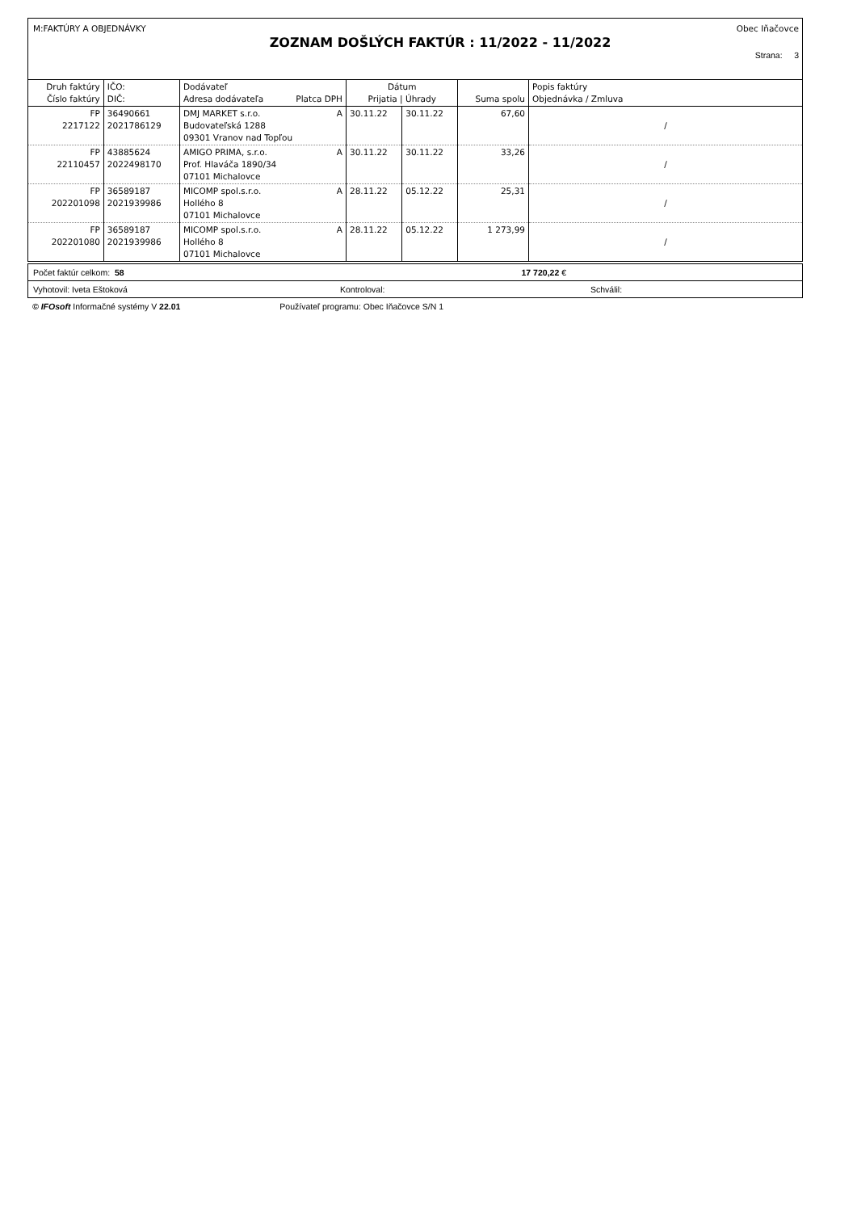M:FAKTÚRY A OBJEDNÁVKY Obec Iňačovce
ZOZNAM DOŠLÝCH FAKTÚR : 11/2022 - 11/2022
Strana: 3
| Druh faktúry Číslo faktúry | IČO: DIČ: | Dodávateľ Adresa dodávateľa Platca DPH | Dátum Prijatia / Úhrady | | Suma spolu | Popis faktúry Objednávka / Zmluva |
| --- | --- | --- | --- | --- | --- | --- |
| FP 2217122 | 36490661 2021786129 | DMJ MARKET s.r.o. A Budovateľská 1288 09301 Vranov nad Topľou | 30.11.22 | 30.11.22 | 67,60 | / |
| FP 22110457 | 43885624 2022498170 | AMIGO PRIMA, s.r.o. A Prof. Hlaváča 1890/34 07101 Michalovce | 30.11.22 | 30.11.22 | 33,26 | / |
| FP 202201098 | 36589187 2021939986 | MICOMP spol.s.r.o. A Hollého 8 07101 Michalovce | 28.11.22 | 05.12.22 | 25,31 | / |
| FP 202201080 | 36589187 2021939986 | MICOMP spol.s.r.o. A Hollého 8 07101 Michalovce | 28.11.22 | 05.12.22 | 1 273,99 | / |
Počet faktúr celkom: 58 17 720,22 €
Vyhotovil: Iveta Eštoková Kontroloval: Schválil:
© IFOsoft Informačné systémy V 22.01 Používateľ programu: Obec Iňačovce S/N 1